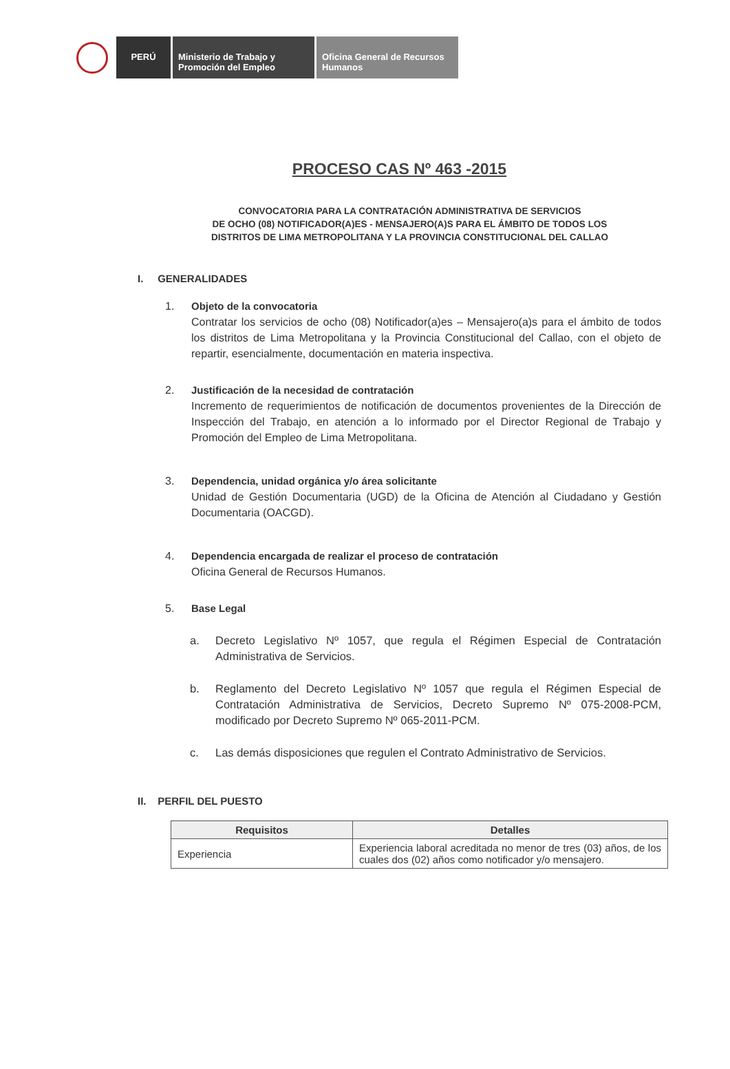PERÚ Ministerio de Trabajo y Promoción del Empleo
Oficina General de Recursos Humanos
PROCESO CAS Nº 463 -2015
CONVOCATORIA PARA LA CONTRATACIÓN ADMINISTRATIVA DE SERVICIOS
DE OCHO (08) NOTIFICADOR(A)ES - MENSAJERO(A)S PARA EL ÁMBITO DE TODOS LOS
DISTRITOS DE LIMA METROPOLITANA Y LA PROVINCIA CONSTITUCIONAL DEL CALLAO
I. GENERALIDADES
1. Objeto de la convocatoria
Contratar los servicios de ocho (08) Notificador(a)es – Mensajero(a)s para el ámbito de todos los distritos de Lima Metropolitana y la Provincia Constitucional del Callao, con el objeto de repartir, esencialmente, documentación en materia inspectiva.
2. Justificación de la necesidad de contratación
Incremento de requerimientos de notificación de documentos provenientes de la Dirección de Inspección del Trabajo, en atención a lo informado por el Director Regional de Trabajo y Promoción del Empleo de Lima Metropolitana.
3. Dependencia, unidad orgánica y/o área solicitante
Unidad de Gestión Documentaria (UGD) de la Oficina de Atención al Ciudadano y Gestión Documentaria (OACGD).
4. Dependencia encargada de realizar el proceso de contratación
Oficina General de Recursos Humanos.
5. Base Legal
a. Decreto Legislativo Nº 1057, que regula el Régimen Especial de Contratación Administrativa de Servicios.
b. Reglamento del Decreto Legislativo Nº 1057 que regula el Régimen Especial de Contratación Administrativa de Servicios, Decreto Supremo Nº 075-2008-PCM, modificado por Decreto Supremo Nº 065-2011-PCM.
c. Las demás disposiciones que regulen el Contrato Administrativo de Servicios.
II. PERFIL DEL PUESTO
| Requisitos | Detalles |
| --- | --- |
| Experiencia | Experiencia laboral acreditada no menor de tres (03) años, de los cuales dos (02) años como notificador y/o mensajero. |